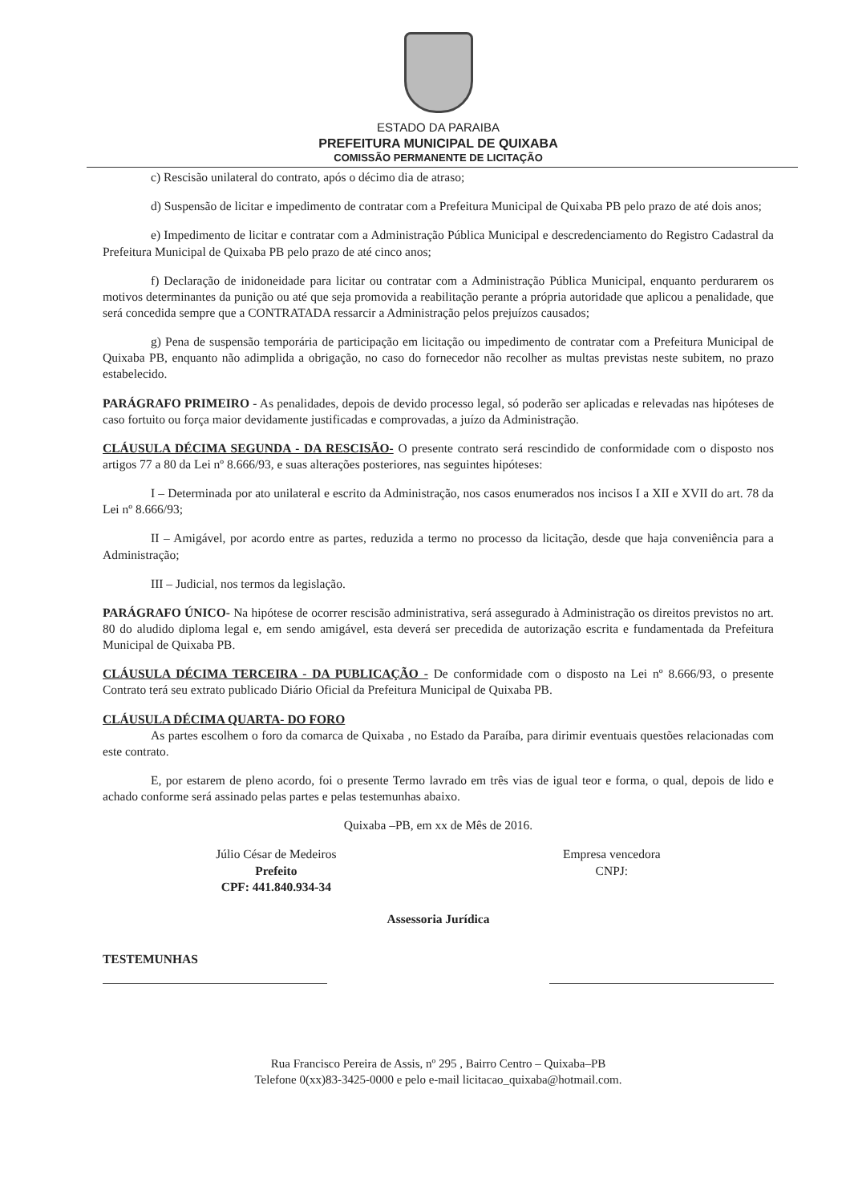ESTADO DA PARAIBA
PREFEITURA MUNICIPAL DE QUIXABA
COMISSÃO PERMANENTE DE LICITAÇÃO
c) Rescisão unilateral do contrato, após o décimo dia de atraso;
d) Suspensão de licitar e impedimento de contratar com a Prefeitura Municipal de Quixaba PB pelo prazo de até dois anos;
e) Impedimento de licitar e contratar com a Administração Pública Municipal e descredenciamento do Registro Cadastral da Prefeitura Municipal de Quixaba PB pelo prazo de até cinco anos;
f) Declaração de inidoneidade para licitar ou contratar com a Administração Pública Municipal, enquanto perdurarem os motivos determinantes da punição ou até que seja promovida a reabilitação perante a própria autoridade que aplicou a penalidade, que será concedida sempre que a CONTRATADA ressarcir a Administração pelos prejuízos causados;
g) Pena de suspensão temporária de participação em licitação ou impedimento de contratar com a Prefeitura Municipal de Quixaba PB, enquanto não adimplida a obrigação, no caso do fornecedor não recolher as multas previstas neste subitem, no prazo estabelecido.
PARÁGRAFO PRIMEIRO - As penalidades, depois de devido processo legal, só poderão ser aplicadas e relevadas nas hipóteses de caso fortuito ou força maior devidamente justificadas e comprovadas, a juízo da Administração.
CLÁUSULA DÉCIMA SEGUNDA - DA RESCISÃO- O presente contrato será rescindido de conformidade com o disposto nos artigos 77 a 80 da Lei nº 8.666/93, e suas alterações posteriores, nas seguintes hipóteses:
I – Determinada por ato unilateral e escrito da Administração, nos casos enumerados nos incisos I a XII e XVII do art. 78 da Lei nº 8.666/93;
II – Amigável, por acordo entre as partes, reduzida a termo no processo da licitação, desde que haja conveniência para a Administração;
III – Judicial, nos termos da legislação.
PARÁGRAFO ÚNICO- Na hipótese de ocorrer rescisão administrativa, será assegurado à Administração os direitos previstos no art. 80 do aludido diploma legal e, em sendo amigável, esta deverá ser precedida de autorização escrita e fundamentada da Prefeitura Municipal de Quixaba PB.
CLÁUSULA DÉCIMA TERCEIRA - DA PUBLICAÇÃO - De conformidade com o disposto na Lei nº 8.666/93, o presente Contrato terá seu extrato publicado Diário Oficial da Prefeitura Municipal de Quixaba PB.
CLÁUSULA DÉCIMA QUARTA- DO FORO
As partes escolhem o foro da comarca de Quixaba , no Estado da Paraíba, para dirimir eventuais questões relacionadas com este contrato.
E, por estarem de pleno acordo, foi o presente Termo lavrado em três vias de igual teor e forma, o qual, depois de lido e achado conforme será assinado pelas partes e pelas testemunhas abaixo.
Quixaba –PB, em xx de Mês de 2016.
Júlio César de Medeiros
Prefeito
CPF: 441.840.934-34
Empresa vencedora
CNPJ:
Assessoria Jurídica
TESTEMUNHAS
Rua Francisco Pereira de Assis, nº 295 , Bairro Centro – Quixaba–PB
Telefone 0(xx)83-3425-0000 e pelo e-mail licitacao_quixaba@hotmail.com.